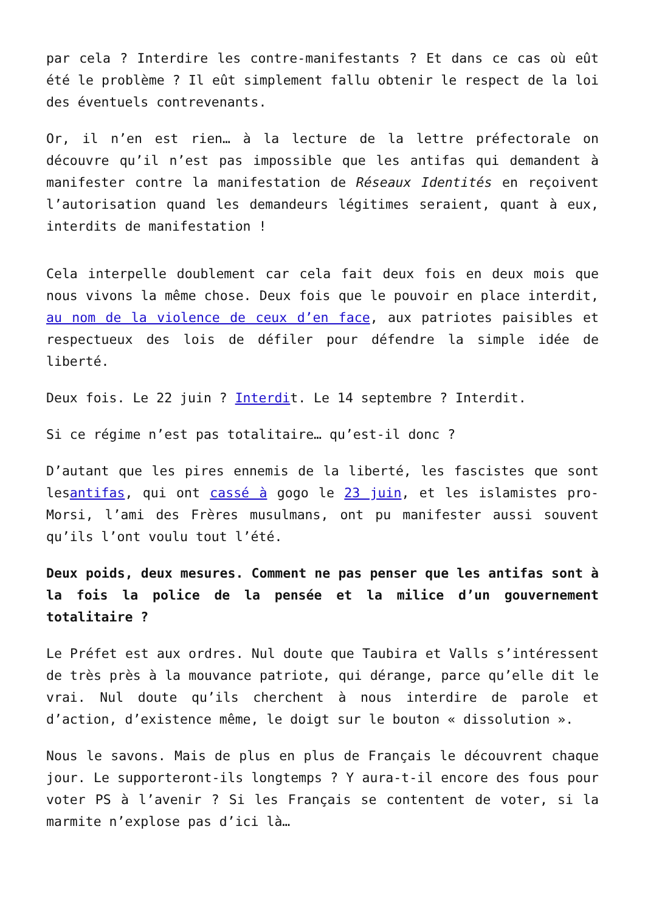par cela ? Interdire les contre-manifestants ? Et dans ce cas où eût été le problème ? Il eût simplement fallu obtenir le respect de la loi des éventuels contrevenants.
Or, il n’en est rien… à la lecture de la lettre préfectorale on découvre qu’il n’est pas impossible que les antifas qui demandent à manifester contre la manifestation de Réseaux Identités en reçoivent l’autorisation quand les demandeurs légitimes seraient, quant à eux, interdits de manifestation !
Cela interpelle doublement car cela fait deux fois en deux mois que nous vivons la même chose. Deux fois que le pouvoir en place interdit, au nom de la violence de ceux d’en face, aux patriotes paisibles et respectueux des lois de défiler pour défendre la simple idée de liberté.
Deux fois. Le 22 juin ? Interdit. Le 14 septembre ? Interdit.
Si ce régime n’est pas totalitaire… qu’est-il donc ?
D’autant que les pires ennemis de la liberté, les fascistes que sont lesantifas, qui ont cassé à gogo le 23 juin, et les islamistes pro-Morsi, l’ami des Frères musulmans, ont pu manifester aussi souvent qu’ils l’ont voulu tout l’été.
Deux poids, deux mesures. Comment ne pas penser que les antifas sont à la fois la police de la pensée et la milice d’un gouvernement totalitaire ?
Le Préfet est aux ordres. Nul doute que Taubira et Valls s’intéressent de très près à la mouvance patriote, qui dérange, parce qu’elle dit le vrai. Nul doute qu’ils cherchent à nous interdire de parole et d’action, d’existence même, le doigt sur le bouton « dissolution ».
Nous le savons. Mais de plus en plus de Français le découvrent chaque jour. Le supporteront-ils longtemps ? Y aura-t-il encore des fous pour voter PS à l’avenir ? Si les Français se contentent de voter, si la marmite n’explose pas d’ici là…